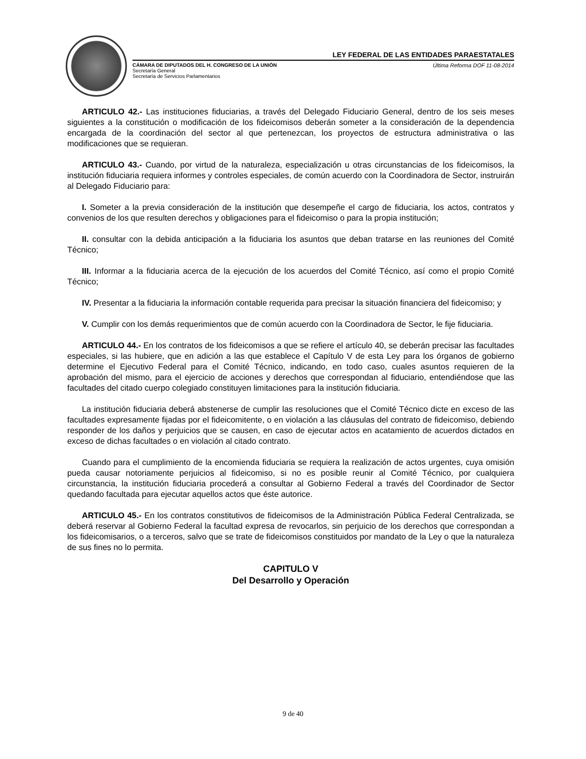LEY FEDERAL DE LAS ENTIDADES PARAESTATALES
CÁMARA DE DIPUTADOS DEL H. CONGRESO DE LA UNIÓN
Secretaría General
Secretaría de Servicios Parlamentarios
Última Reforma DOF 11-08-2014
ARTICULO 42.- Las instituciones fiduciarias, a través del Delegado Fiduciario General, dentro de los seis meses siguientes a la constitución o modificación de los fideicomisos deberán someter a la consideración de la dependencia encargada de la coordinación del sector al que pertenezcan, los proyectos de estructura administrativa o las modificaciones que se requieran.
ARTICULO 43.- Cuando, por virtud de la naturaleza, especialización u otras circunstancias de los fideicomisos, la institución fiduciaria requiera informes y controles especiales, de común acuerdo con la Coordinadora de Sector, instruirán al Delegado Fiduciario para:
I. Someter a la previa consideración de la institución que desempeñe el cargo de fiduciaria, los actos, contratos y convenios de los que resulten derechos y obligaciones para el fideicomiso o para la propia institución;
II. consultar con la debida anticipación a la fiduciaria los asuntos que deban tratarse en las reuniones del Comité Técnico;
III. Informar a la fiduciaria acerca de la ejecución de los acuerdos del Comité Técnico, así como el propio Comité Técnico;
IV. Presentar a la fiduciaria la información contable requerida para precisar la situación financiera del fideicomiso; y
V. Cumplir con los demás requerimientos que de común acuerdo con la Coordinadora de Sector, le fije fiduciaria.
ARTICULO 44.- En los contratos de los fideicomisos a que se refiere el artículo 40, se deberán precisar las facultades especiales, si las hubiere, que en adición a las que establece el Capítulo V de esta Ley para los órganos de gobierno determine el Ejecutivo Federal para el Comité Técnico, indicando, en todo caso, cuales asuntos requieren de la aprobación del mismo, para el ejercicio de acciones y derechos que correspondan al fiduciario, entendiéndose que las facultades del citado cuerpo colegiado constituyen limitaciones para la institución fiduciaria.
La institución fiduciaria deberá abstenerse de cumplir las resoluciones que el Comité Técnico dicte en exceso de las facultades expresamente fijadas por el fideicomitente, o en violación a las cláusulas del contrato de fideicomiso, debiendo responder de los daños y perjuicios que se causen, en caso de ejecutar actos en acatamiento de acuerdos dictados en exceso de dichas facultades o en violación al citado contrato.
Cuando para el cumplimiento de la encomienda fiduciaria se requiera la realización de actos urgentes, cuya omisión pueda causar notoriamente perjuicios al fideicomiso, si no es posible reunir al Comité Técnico, por cualquiera circunstancia, la institución fiduciaria procederá a consultar al Gobierno Federal a través del Coordinador de Sector quedando facultada para ejecutar aquellos actos que éste autorice.
ARTICULO 45.- En los contratos constitutivos de fideicomisos de la Administración Pública Federal Centralizada, se deberá reservar al Gobierno Federal la facultad expresa de revocarlos, sin perjuicio de los derechos que correspondan a los fideicomisarios, o a terceros, salvo que se trate de fideicomisos constituidos por mandato de la Ley o que la naturaleza de sus fines no lo permita.
CAPITULO V
Del Desarrollo y Operación
9 de 40